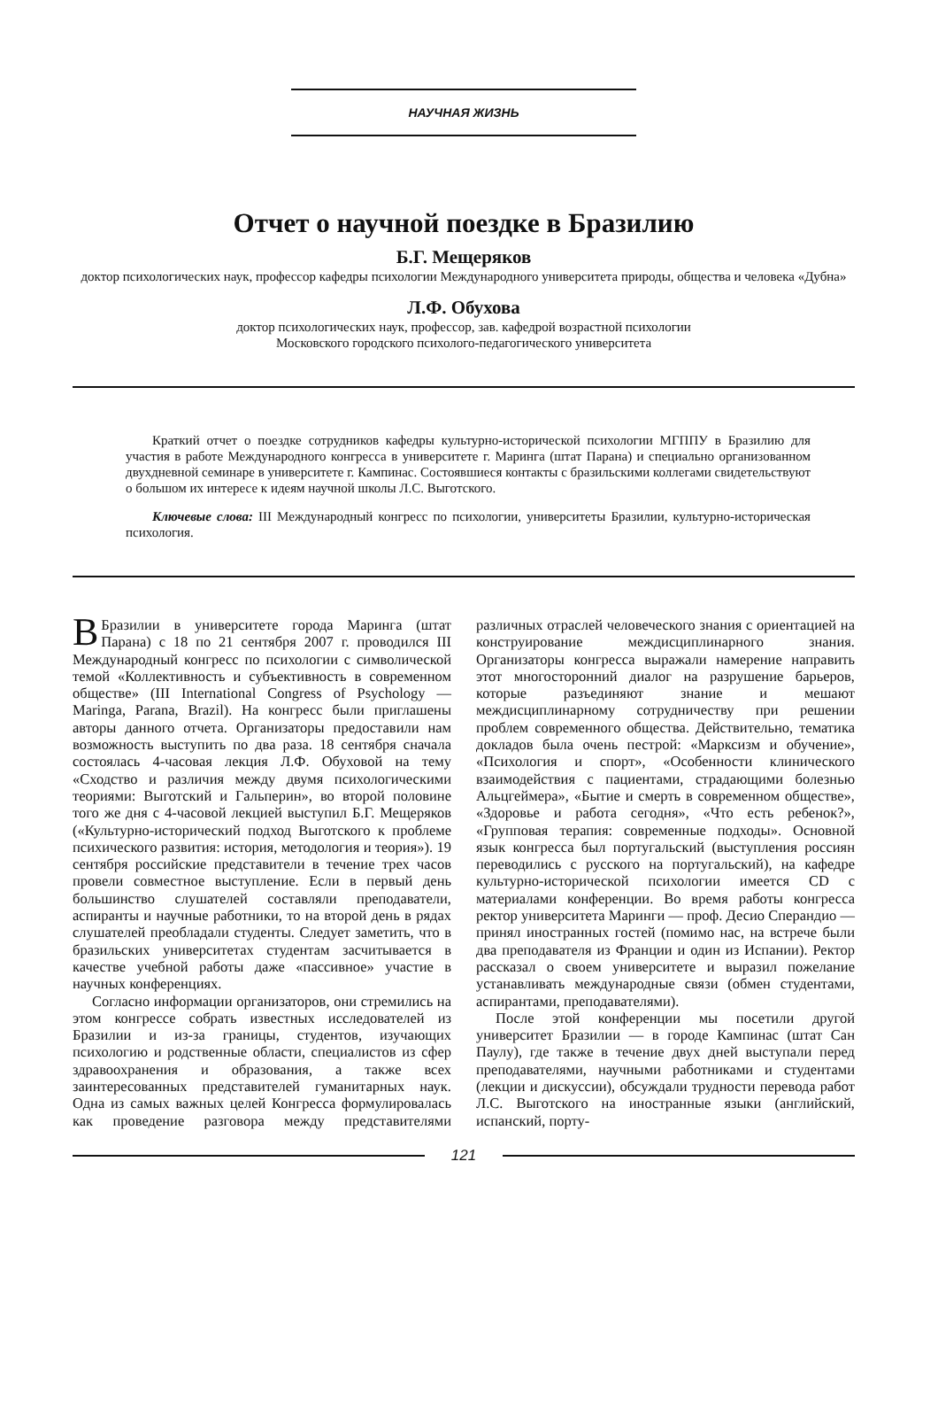НАУЧНАЯ ЖИЗНЬ
Отчет о научной поездке в Бразилию
Б.Г. Мещеряков
доктор психологических наук, профессор кафедры психологии Международного университета природы, общества и человека «Дубна»
Л.Ф. Обухова
доктор психологических наук, профессор, зав. кафедрой возрастной психологии
Московского городского психолого-педагогического университета
Краткий отчет о поездке сотрудников кафедры культурно-исторической психологии МГППУ в Бразилию для участия в работе Международного конгресса в университете г. Маринга (штат Парана) и специально организованном двухдневной семинаре в университете г. Кампинас. Состоявшиеся контакты с бразильскими коллегами свидетельствуют о большом их интересе к идеям научной школы Л.С. Выготского.
Ключевые слова: III Международный конгресс по психологии, университеты Бразилии, культурно-историческая психология.
ВБразилии в университете города Маринга (штат Парана) с 18 по 21 сентября 2007 г. проводился III Международный конгресс по психологии с символической темой «Коллективность и субъективность в современном обществе» (III International Congress of Psychology — Maringa, Parana, Brazil). На конгресс были приглашены авторы данного отчета. Организаторы предоставили нам возможность выступить по два раза. 18 сентября сначала состоялась 4-часовая лекция Л.Ф. Обуховой на тему «Сходство и различия между двумя психологическими теориями: Выготский и Гальперин», во второй половине того же дня с 4-часовой лекцией выступил Б.Г. Мещеряков («Культурно-исторический подход Выготского к проблеме психического развития: история, методология и теория»). 19 сентября российские представители в течение трех часов провели совместное выступление. Если в первый день большинство слушателей составляли преподаватели, аспиранты и научные работники, то на второй день в рядах слушателей преобладали студенты. Следует заметить, что в бразильских университетах студентам засчитывается в качестве учебной работы даже «пассивное» участие в научных конференциях.
Согласно информации организаторов, они стремились на этом конгрессе собрать известных исследователей из Бразилии и из-за границы, студентов, изучающих психологию и родственные области, специалистов из сфер здравоохранения и образования, а также всех заинтересованных представителей гуманитарных наук. Одна из самых важных целей Конгресса формулировалась как проведение разговора между представителями различных отраслей человеческого знания с ориентацией на конструирование междисциплинарного знания. Организаторы конгресса выражали намерение направить этот многосторонний диалог на разрушение барьеров, которые разъединяют знание и мешают междисциплинарному сотрудничеству при решении проблем современного общества. Действительно, тематика докладов была очень пестрой: «Марксизм и обучение», «Психология и спорт», «Особенности клинического взаимодействия с пациентами, страдающими болезнью Альцгеймера», «Бытие и смерть в современном обществе», «Здоровье и работа сегодня», «Что есть ребенок?», «Групповая терапия: современные подходы». Основной язык конгресса был португальский (выступления россиян переводились с русского на португальский), на кафедре культурно-исторической психологии имеется CD с материалами конференции. Во время работы конгресса ректор университета Маринги — проф. Десио Сперандио — принял иностранных гостей (помимо нас, на встрече были два преподавателя из Франции и один из Испании). Ректор рассказал о своем университете и выразил пожелание устанавливать международные связи (обмен студентами, аспирантами, преподавателями).
После этой конференции мы посетили другой университет Бразилии — в городе Кампинас (штат Сан Паулу), где также в течение двух дней выступали перед преподавателями, научными работниками и студентами (лекции и дискуссии), обсуждали трудности перевода работ Л.С. Выготского на иностранные языки (английский, испанский, порту-
121